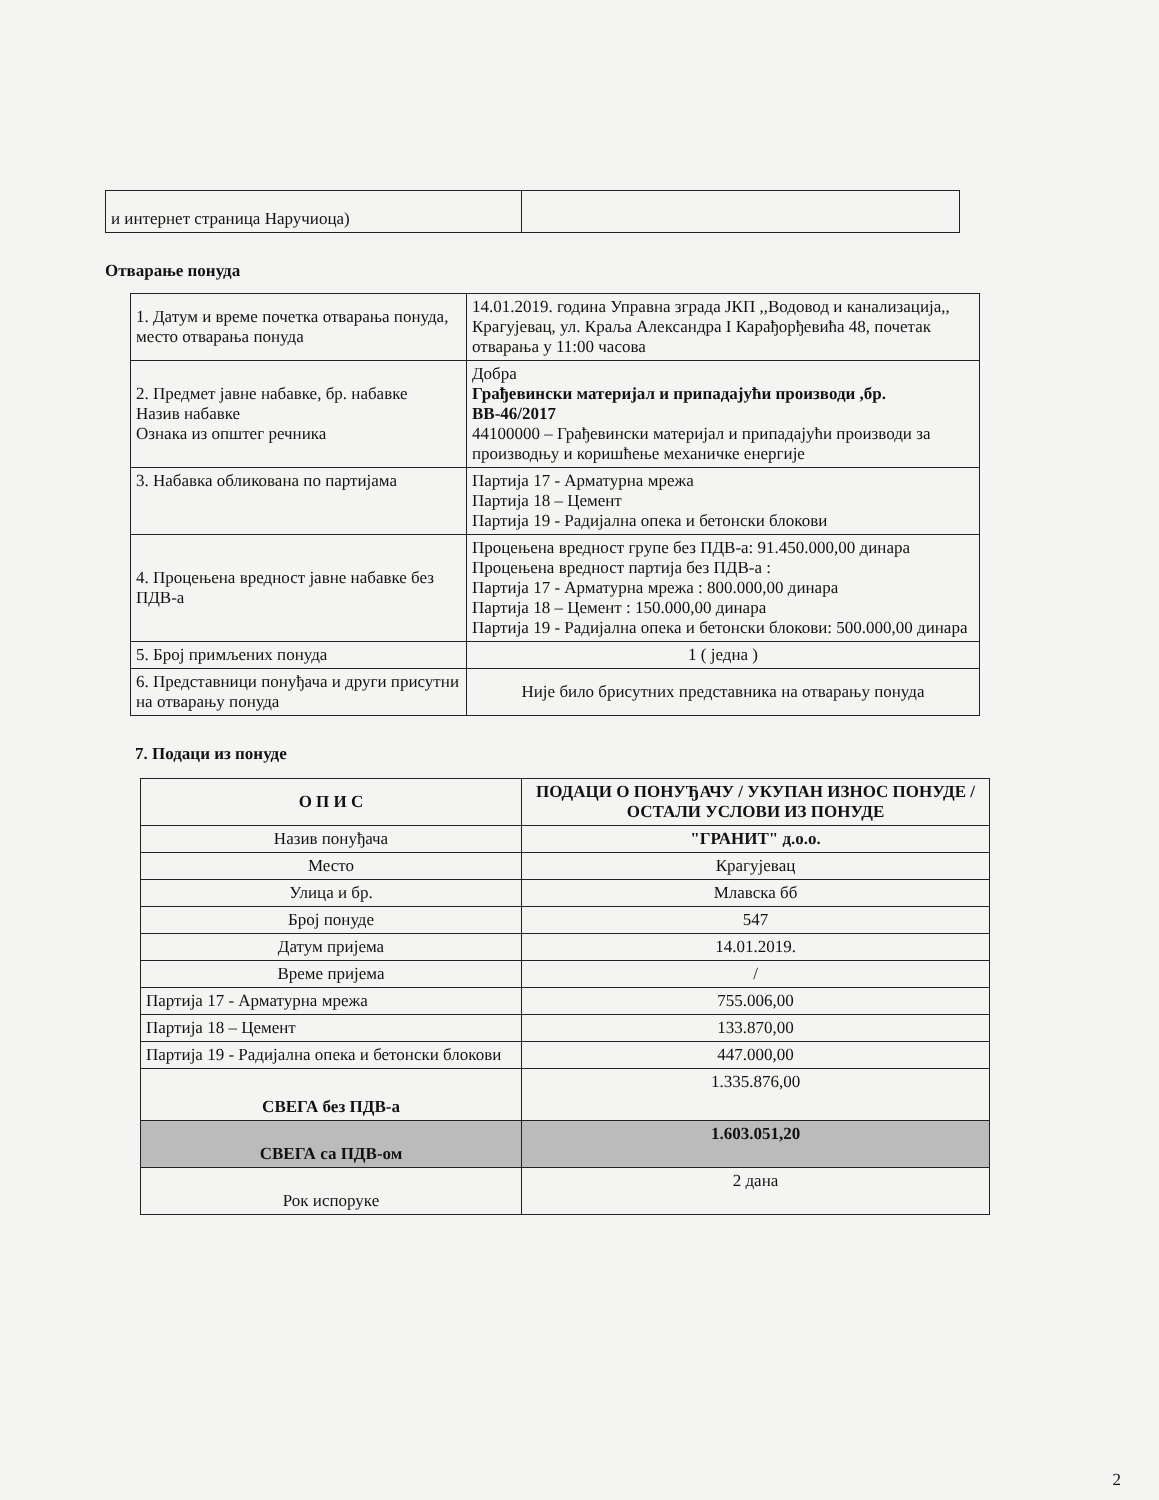| и интернет страница Наручиоца) | |
Отварање понуда
| 1. Датум и време почетка отварања понуда, место отварања понуда | 14.01.2019. година Управна зграда ЈКП ,,Водовод и канализација,, Крагујевац, ул. Краља Александра I Карађорђевића 48, почетак отварања у 11:00 часова |
| 2. Предмет јавне набавке, бр. набавке Назив набавке Ознака из општег речника | Добра Грађевински материјал и припадајући производи ,бр. ВВ-46/2017 44100000 – Грађевински материјал и припадајући производи за производњу и коришћење механичке енергије |
| 3. Набавка обликована по партијама | Партија 17 - Арматурна мрежа Партија 18 – Цемент Партија 19 - Радијална опека и бетонски блокови |
| 4. Процењена вредност јавне набавке без ПДВ-а | Процењена вредност групе без ПДВ-а: 91.450.000,00 динара Процењена вредност партија без ПДВ-а : Партија 17 - Арматурна мрежа : 800.000,00 динара Партија 18 – Цемент : 150.000,00 динара Партија 19 - Радијална опека и бетонски блокови: 500.000,00 динара |
| 5. Број примљених понуда | 1 ( једна ) |
| 6. Представници понуђача и други присутни на отварању понуда | Није било брисутних представника на отварању понуда |
7. Подаци из понуде
| О П И С | ПОДАЦИ О ПОНУЂАЧУ / УКУПАН ИЗНОС ПОНУДЕ / ОСТАЛИ УСЛОВИ ИЗ ПОНУДЕ |
| --- | --- |
| Назив понуђача | "ГРАНИТ" д.о.о. |
| Место | Крагујевац |
| Улица и бр. | Млавска бб |
| Број понуде | 547 |
| Датум пријема | 14.01.2019. |
| Време пријема | / |
| Партија 17 - Арматурна мрежа | 755.006,00 |
| Партија 18 – Цемент | 133.870,00 |
| Партија 19 - Радијална опека и бетонски блокови | 447.000,00 |
| СВЕГА без ПДВ-а | 1.335.876,00 |
| СВЕГА са ПДВ-ом | 1.603.051,20 |
| Рок испоруке | 2 дана |
2